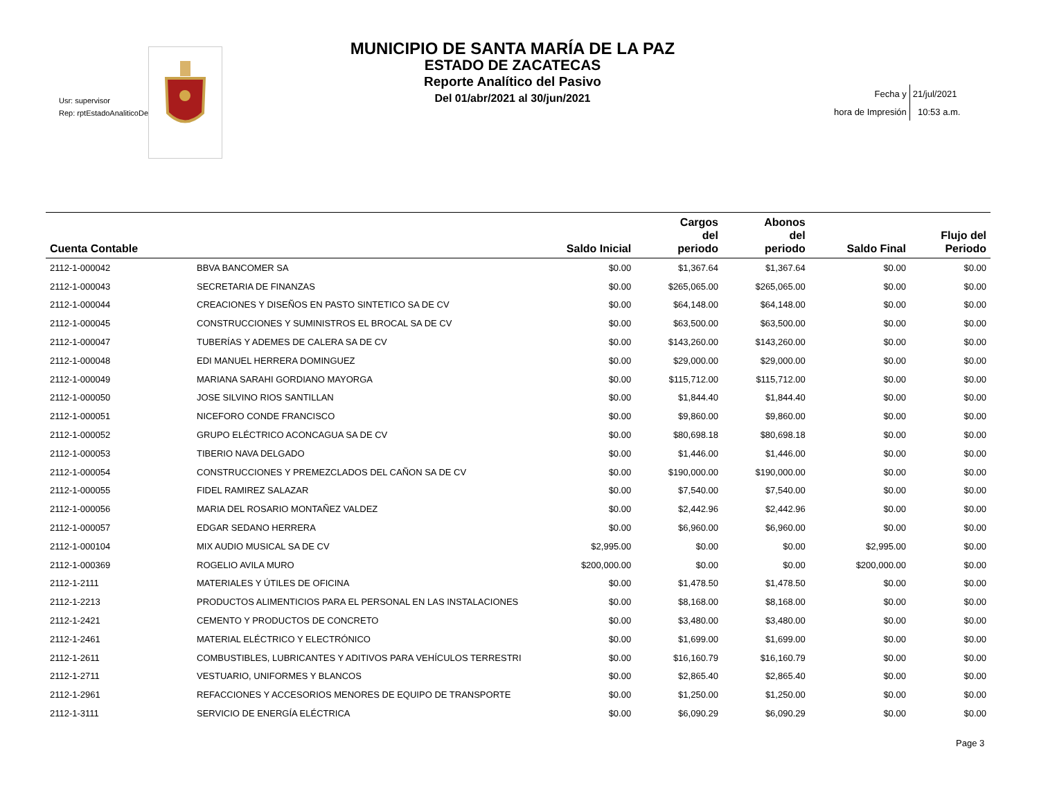Usr: supervisor
Rep: rptEstadoAnaliticoDe
MUNICIPIO DE SANTA MARÍA DE LA PAZ
ESTADO DE ZACATECAS
Reporte Analítico del Pasivo
Del 01/abr/2021 al 30/jun/2021
| Fecha y | 21/jul/2021 |
| hora de Impresión | 10:53 a.m. |
| Cuenta Contable | | Saldo Inicial | Cargos del periodo | Abonos del periodo | Saldo Final | Flujo del Periodo |
| --- | --- | --- | --- | --- | --- | --- |
| 2112-1-000042 | BBVA BANCOMER SA | $0.00 | $1,367.64 | $1,367.64 | $0.00 | $0.00 |
| 2112-1-000043 | SECRETARIA DE FINANZAS | $0.00 | $265,065.00 | $265,065.00 | $0.00 | $0.00 |
| 2112-1-000044 | CREACIONES Y DISEÑOS EN PASTO SINTETICO SA DE CV | $0.00 | $64,148.00 | $64,148.00 | $0.00 | $0.00 |
| 2112-1-000045 | CONSTRUCCIONES Y SUMINISTROS EL BROCAL SA DE CV | $0.00 | $63,500.00 | $63,500.00 | $0.00 | $0.00 |
| 2112-1-000047 | TUBERÍAS Y ADEMES DE CALERA SA DE CV | $0.00 | $143,260.00 | $143,260.00 | $0.00 | $0.00 |
| 2112-1-000048 | EDI MANUEL HERRERA DOMINGUEZ | $0.00 | $29,000.00 | $29,000.00 | $0.00 | $0.00 |
| 2112-1-000049 | MARIANA SARAHI GORDIANO MAYORGA | $0.00 | $115,712.00 | $115,712.00 | $0.00 | $0.00 |
| 2112-1-000050 | JOSE SILVINO RIOS SANTILLAN | $0.00 | $1,844.40 | $1,844.40 | $0.00 | $0.00 |
| 2112-1-000051 | NICEFORO CONDE FRANCISCO | $0.00 | $9,860.00 | $9,860.00 | $0.00 | $0.00 |
| 2112-1-000052 | GRUPO ELÉCTRICO ACONCAGUA SA DE CV | $0.00 | $80,698.18 | $80,698.18 | $0.00 | $0.00 |
| 2112-1-000053 | TIBERIO NAVA DELGADO | $0.00 | $1,446.00 | $1,446.00 | $0.00 | $0.00 |
| 2112-1-000054 | CONSTRUCCIONES Y PREMEZCLADOS DEL CAÑON SA DE CV | $0.00 | $190,000.00 | $190,000.00 | $0.00 | $0.00 |
| 2112-1-000055 | FIDEL RAMIREZ SALAZAR | $0.00 | $7,540.00 | $7,540.00 | $0.00 | $0.00 |
| 2112-1-000056 | MARIA DEL ROSARIO MONTAÑEZ VALDEZ | $0.00 | $2,442.96 | $2,442.96 | $0.00 | $0.00 |
| 2112-1-000057 | EDGAR SEDANO HERRERA | $0.00 | $6,960.00 | $6,960.00 | $0.00 | $0.00 |
| 2112-1-000104 | MIX AUDIO MUSICAL SA DE CV | $2,995.00 | $0.00 | $0.00 | $2,995.00 | $0.00 |
| 2112-1-000369 | ROGELIO AVILA MURO | $200,000.00 | $0.00 | $0.00 | $200,000.00 | $0.00 |
| 2112-1-2111 | MATERIALES Y ÚTILES DE OFICINA | $0.00 | $1,478.50 | $1,478.50 | $0.00 | $0.00 |
| 2112-1-2213 | PRODUCTOS ALIMENTICIOS PARA EL PERSONAL EN LAS INSTALACIONES | $0.00 | $8,168.00 | $8,168.00 | $0.00 | $0.00 |
| 2112-1-2421 | CEMENTO Y PRODUCTOS DE CONCRETO | $0.00 | $3,480.00 | $3,480.00 | $0.00 | $0.00 |
| 2112-1-2461 | MATERIAL ELÉCTRICO Y ELECTRÓNICO | $0.00 | $1,699.00 | $1,699.00 | $0.00 | $0.00 |
| 2112-1-2611 | COMBUSTIBLES, LUBRICANTES Y ADITIVOS PARA VEHÍCULOS TERRESTRI | $0.00 | $16,160.79 | $16,160.79 | $0.00 | $0.00 |
| 2112-1-2711 | VESTUARIO, UNIFORMES Y BLANCOS | $0.00 | $2,865.40 | $2,865.40 | $0.00 | $0.00 |
| 2112-1-2961 | REFACCIONES Y ACCESORIOS MENORES DE EQUIPO DE TRANSPORTE | $0.00 | $1,250.00 | $1,250.00 | $0.00 | $0.00 |
| 2112-1-3111 | SERVICIO DE ENERGÍA ELÉCTRICA | $0.00 | $6,090.29 | $6,090.29 | $0.00 | $0.00 |
Page 3